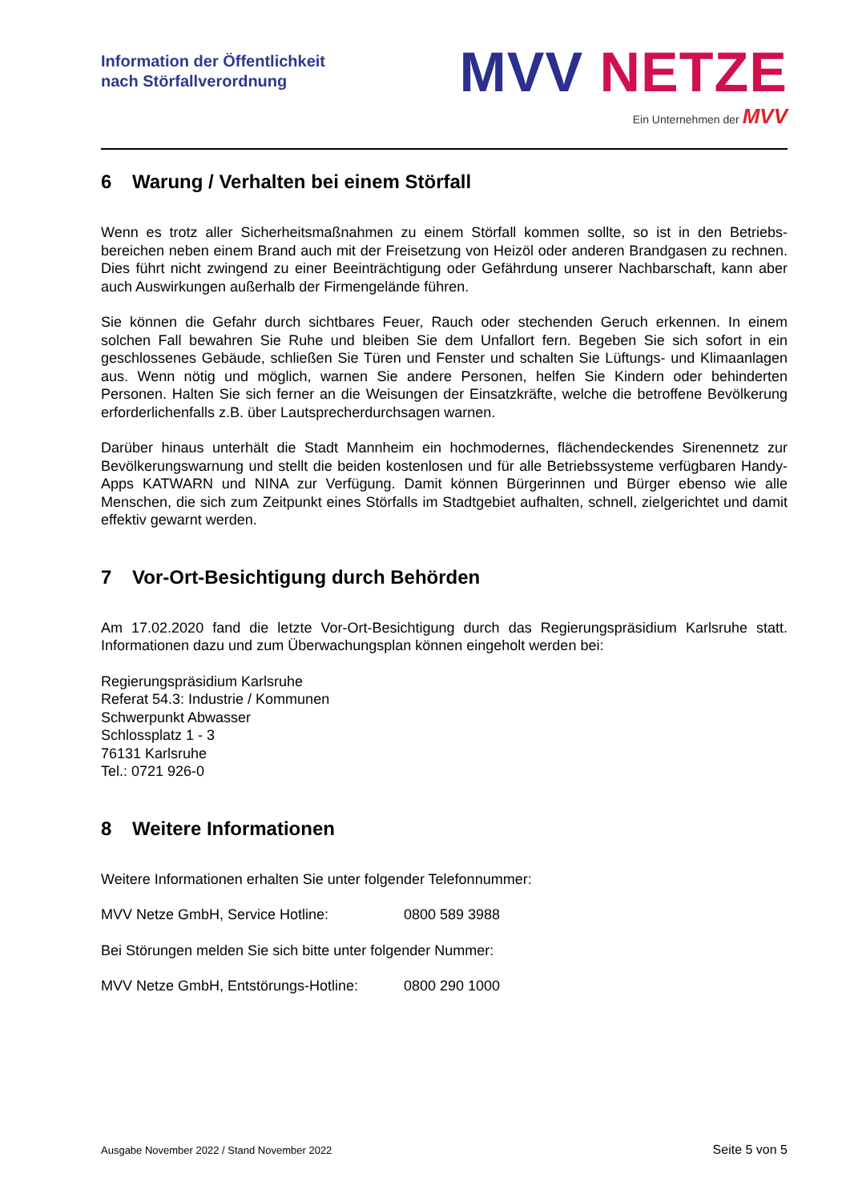Information der Öffentlichkeit
nach Störfallverordnung
MVV NETZE
Ein Unternehmen der MVV
6 Warung / Verhalten bei einem Störfall
Wenn es trotz aller Sicherheitsmaßnahmen zu einem Störfall kommen sollte, so ist in den Betriebs­bereichen neben einem Brand auch mit der Freisetzung von Heizöl oder anderen Brandgasen zu rechnen. Dies führt nicht zwingend zu einer Beeinträchtigung oder Gefährdung unserer Nachbar­schaft, kann aber auch Auswirkungen außerhalb der Firmengelände führen.
Sie können die Gefahr durch sichtbares Feuer, Rauch oder stechenden Geruch erkennen. In einem solchen Fall bewahren Sie Ruhe und bleiben Sie dem Unfallort fern. Begeben Sie sich sofort in ein geschlossenes Gebäude, schließen Sie Türen und Fenster und schalten Sie Lüftungs- und Klima­anlagen aus. Wenn nötig und möglich, warnen Sie andere Personen, helfen Sie Kindern oder be­hinderten Personen. Halten Sie sich ferner an die Weisungen der Einsatzkräfte, welche die be­troffene Bevölkerung erforderlichenfalls z.B. über Lautsprecherdurchsagen warnen.
Darüber hinaus unterhält die Stadt Mannheim ein hochmodernes, flächendeckendes Sirenennetz zur Bevölkerungswarnung und stellt die beiden kostenlosen und für alle Betriebssysteme verfügba­ren Handy-Apps KATWARN und NINA zur Verfügung. Damit können Bürgerinnen und Bürger ebenso wie alle Menschen, die sich zum Zeitpunkt eines Störfalls im Stadtgebiet aufhalten, schnell, zielgerichtet und damit effektiv gewarnt werden.
7 Vor-Ort-Besichtigung durch Behörden
Am 17.02.2020 fand die letzte Vor-Ort-Besichtigung durch das Regierungspräsidium Karlsruhe statt. Informationen dazu und zum Überwachungsplan können eingeholt werden bei:
Regierungspräsidium Karlsruhe
Referat 54.3: Industrie / Kommunen
Schwerpunkt Abwasser
Schlossplatz 1 - 3
76131 Karlsruhe
Tel.: 0721 926-0
8 Weitere Informationen
Weitere Informationen erhalten Sie unter folgender Telefonnummer:
MVV Netze GmbH, Service Hotline: 0800 589 3988
Bei Störungen melden Sie sich bitte unter folgender Nummer:
MVV Netze GmbH, Entstörungs-Hotline: 0800 290 1000
Ausgabe November 2022 / Stand November 2022 Seite 5 von 5